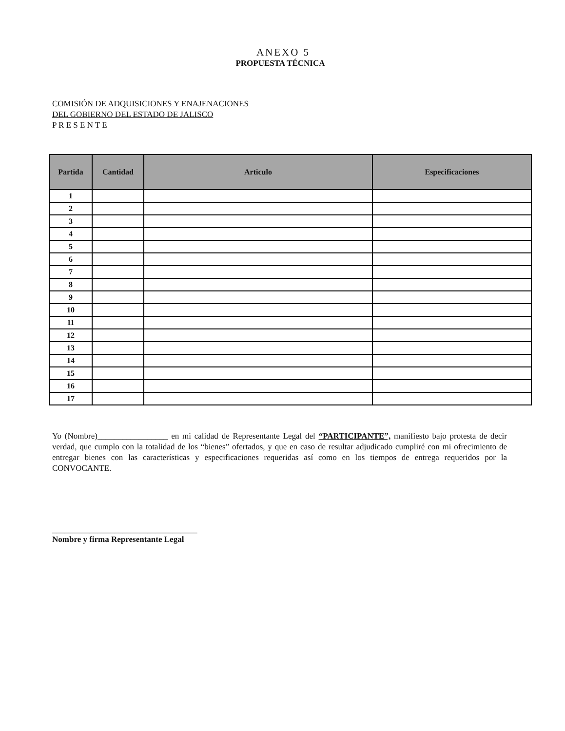ANEXO 5
PROPUESTA TÉCNICA
COMISIÓN DE ADQUISICIONES Y ENAJENACIONES
DEL GOBIERNO DEL ESTADO DE JALISCO
P R E S E N T E
| Partida | Cantidad | Articulo | Especificaciones |
| --- | --- | --- | --- |
| 1 | | | |
| 2 | | | |
| 3 | | | |
| 4 | | | |
| 5 | | | |
| 6 | | | |
| 7 | | | |
| 8 | | | |
| 9 | | | |
| 10 | | | |
| 11 | | | |
| 12 | | | |
| 13 | | | |
| 14 | | | |
| 15 | | | |
| 16 | | | |
| 17 | | | |
Yo (Nombre)_________________ en mi calidad de Representante Legal del “PARTICIPANTE”, manifiesto bajo protesta de decir verdad, que cumplo con la totalidad de los “bienes” ofertados, y que en caso de resultar adjudicado cumpliré con mi ofrecimiento de entregar bienes con las características y especificaciones requeridas así como en los tiempos de entrega requeridos por la CONVOCANTE.
___________________________________
Nombre y firma Representante Legal